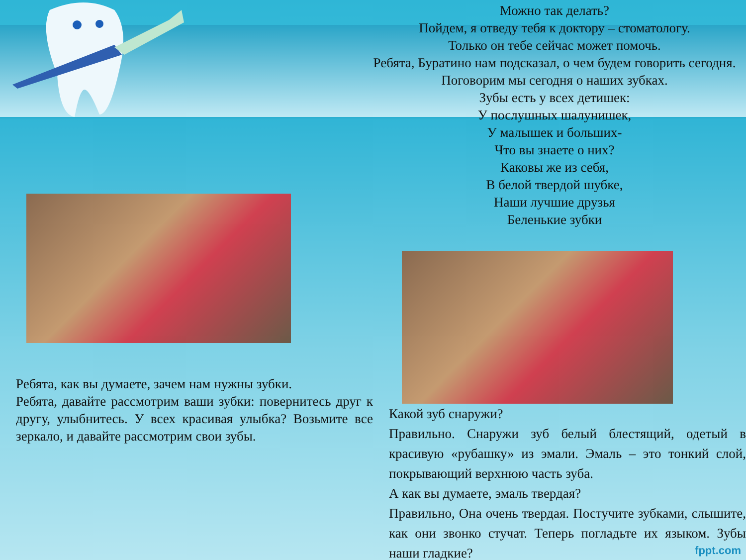Ребята, как вы думаете, зачем нам нужны зубки.
Ребята, давайте рассмотрим ваши зубки: повернитесь друг к другу, улыбнитесь. У всех красивая улыбка? Возьмите все зеркало, и давайте рассмотрим свои зубы.
Можно так делать?
Пойдем, я отведу тебя к доктору – стоматологу.
Только он тебе сейчас может помочь.
Ребята, Буратино нам подсказал, о чем будем говорить сегодня. Поговорим мы сегодня о наших зубках.
Зубы есть у всех детишек:
У послушных шалунишек,
У малышек и больших-
Что вы знаете о них?
Каковы же из себя,
В белой твердой шубке,
Наши лучшие друзья
Беленькие зубки
Какой зуб снаружи?
Правильно. Снаружи зуб белый блестящий, одетый в красивую «рубашку» из эмали. Эмаль – это тонкий слой, покрывающий верхнюю часть зуба.
А как вы думаете, эмаль твердая?
Правильно, Она очень твердая. Постучите зубками, слышите, как они звонко стучат. Теперь погладьте их языком. Зубы наши гладкие?
fppt.com